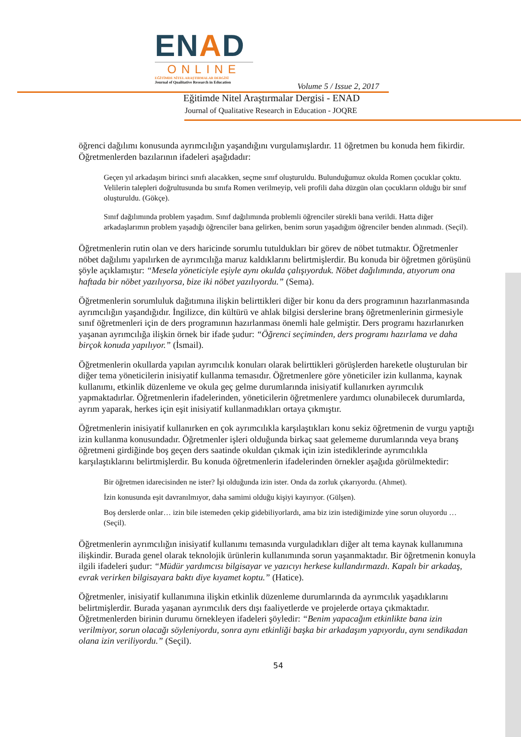ENAD
ONLINE
EĞİTİMDE NİTEL ARAŞTIRMALAR DERGİSİ
Journal of Qualitative Research in Education
Volume 5 / Issue 2, 2017
Eğitimde Nitel Araştırmalar Dergisi - ENAD
Journal of Qualitative Research in Education - JOQRE
öğrenci dağılımı konusunda ayrımcılığın yaşandığını vurgulamışlardır. 11 öğretmen bu konuda hem fikirdir. Öğretmenlerden bazılarının ifadeleri aşağıdadır:
Geçen yıl arkadaşım birinci sınıfı alacakken, seçme sınıf oluşturuldu. Bulunduğumuz okulda Romen çocuklar çoktu. Velilerin talepleri doğrultusunda bu sınıfa Romen verilmeyip, veli profili daha düzgün olan çocukların olduğu bir sınıf oluşturuldu. (Gökçe).
Sınıf dağılımında problem yaşadım. Sınıf dağılımında problemli öğrenciler sürekli bana verildi. Hatta diğer arkadaşlarımın problem yaşadığı öğrenciler bana gelirken, benim sorun yaşadığım öğrenciler benden alınmadı. (Seçil).
Öğretmenlerin rutin olan ve ders haricinde sorumlu tutuldukları bir görev de nöbet tutmaktır. Öğretmenler nöbet dağılımı yapılırken de ayrımcılığa maruz kaldıklarını belirtmişlerdir. Bu konuda bir öğretmen görüşünü şöyle açıklamıştır: “Mesela yöneticiyle eşiyle aynı okulda çalışıyorduk. Nöbet dağılımında, atıyorum ona haftada bir nöbet yazılıyorsa, bize iki nöbet yazılıyordu.” (Sema).
Öğretmenlerin sorumluluk dağıtımına ilişkin belirttikleri diğer bir konu da ders programının hazırlanmasında ayrımcılığın yaşandığıdır. İngilizce, din kültürü ve ahlak bilgisi derslerine branş öğretmenlerinin girmesiyle sınıf öğretmenleri için de ders programının hazırlanması önemli hale gelmiştir. Ders programı hazırlanırken yaşanan ayrımcılığa ilişkin örnek bir ifade şudur: “Öğrenci seçiminden, ders programı hazırlama ve daha birçok konuda yapılıyor.” (İsmail).
Öğretmenlerin okullarda yapılan ayrımcılık konuları olarak belirttikleri görüşlerden hareketle oluşturulan bir diğer tema yöneticilerin inisiyatif kullanma temasıdır. Öğretmenlere göre yöneticiler izin kullanma, kaynak kullanımı, etkinlik düzenleme ve okula geç gelme durumlarında inisiyatif kullanırken ayrımcılık yapmaktadırlar. Öğretmenlerin ifadelerinden, yöneticilerin öğretmenlere yardımcı olunabilecek durumlarda, ayrım yaparak, herkes için eşit inisiyatif kullanmadıkları ortaya çıkmıştır.
Öğretmenlerin inisiyatif kullanırken en çok ayrımcılıkla karşılaştıkları konu sekiz öğretmenin de vurgu yaptığı izin kullanma konusundadır. Öğretmenler işleri olduğunda birkaç saat gelememe durumlarında veya branş öğretmeni girdiğinde boş geçen ders saatinde okuldan çıkmak için izin istediklerinde ayrımcılıkla karşılaştıklarını belirtmişlerdir. Bu konuda öğretmenlerin ifadelerinden örnekler aşağıda görülmektedir:
Bir öğretmen idarecisinden ne ister? İşi olduğunda izin ister. Onda da zorluk çıkarıyordu. (Ahmet).
İzin konusunda eşit davranılmıyor, daha samimi olduğu kişiyi kayırıyor. (Gülşen).
Boş derslerde onlar… izin bile istemeden çekip gidebiliyorlardı, ama biz izin istediğimizde yine sorun oluyordu … (Seçil).
Öğretmenlerin ayrımcılığın inisiyatif kullanımı temasında vurguladıkları diğer alt tema kaynak kullanımına ilişkindir. Burada genel olarak teknolojik ürünlerin kullanımında sorun yaşanmaktadır. Bir öğretmenin konuyla ilgili ifadeleri şudur: “Müdür yardımcısı bilgisayar ve yazıcıyı herkese kullandırmazdı. Kapalı bir arkadaş, evrak verirken bilgisayara baktı diye kıyamet koptu.” (Hatice).
Öğretmenler, inisiyatif kullanımına ilişkin etkinlik düzenleme durumlarında da ayrımcılık yaşadıklarını belirtmişlerdir. Burada yaşanan ayrımcılık ders dışı faaliyetlerde ve projelerde ortaya çıkmaktadır. Öğretmenlerden birinin durumu örnekleyen ifadeleri şöyledir: “Benim yapacağım etkinlikte bana izin verilmiyor, sorun olacağı söyleniyordu, sonra aynı etkinliği başka bir arkadaşım yapıyordu, aynı sendikadan olana izin veriliyordu.” (Seçil).
54